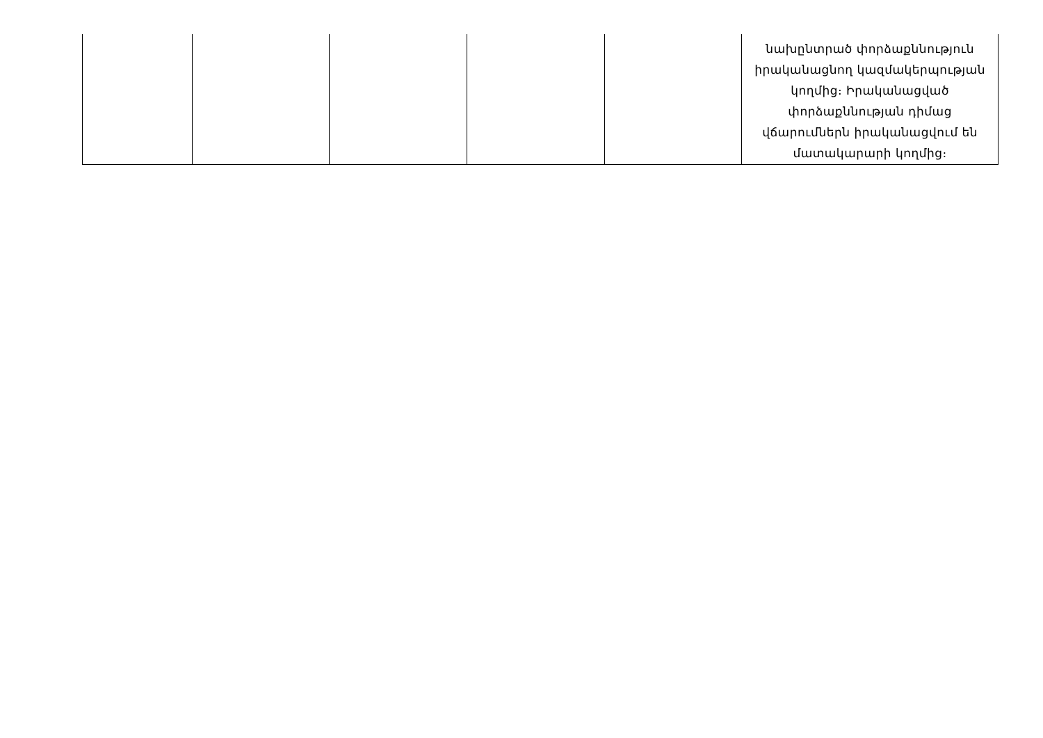| | | | | | նախընտրած փորձաքննություն իրականացնող կազմակերպության կողմից։ Իրականացված փորձաքննության դիմաց վճարումներն իրականացվում են մատակարարի կողմից։ |